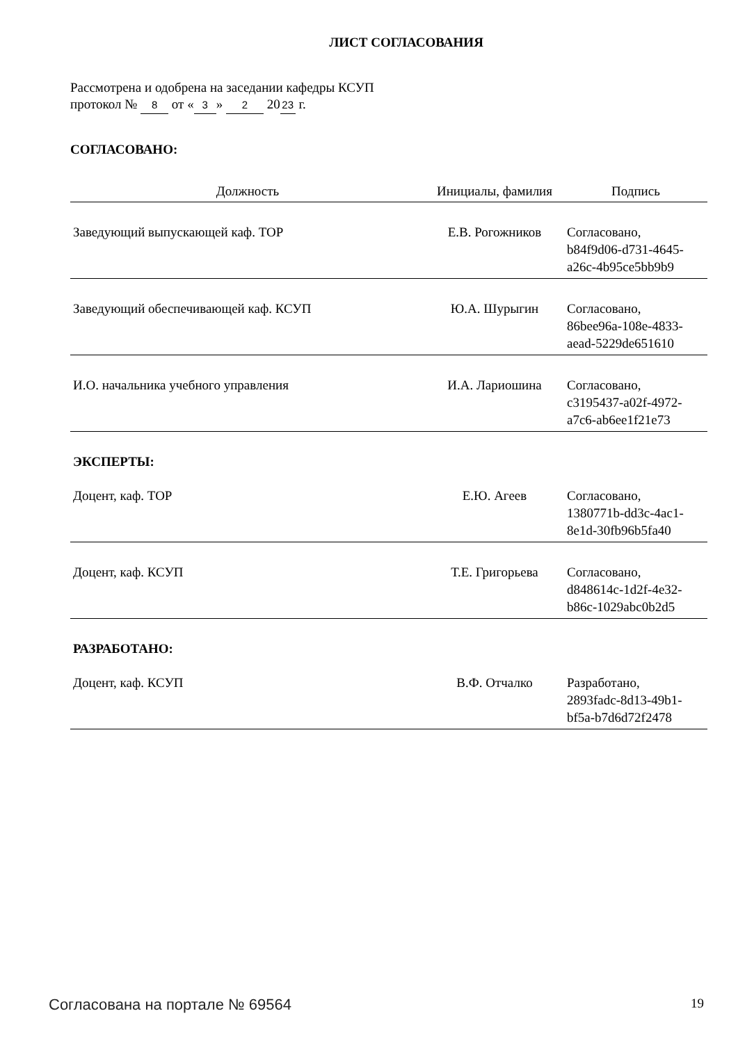ЛИСТ СОГЛАСОВАНИЯ
Рассмотрена и одобрена на заседании кафедры КСУП
протокол № 8 от « 3 » 2 20 23 г.
СОГЛАСОВАНО:
| Должность | Инициалы, фамилия | Подпись |
| --- | --- | --- |
| Заведующий выпускающей каф. ТОР | Е.В. Рогожников | Согласовано, b84f9d06-d731-4645- a26c-4b95ce5bb9b9 |
| Заведующий обеспечивающей каф. КСУП | Ю.А. Шурыгин | Согласовано, 86bee96a-108e-4833- aead-5229de651610 |
| И.О. начальника учебного управления | И.А. Лариошина | Согласовано, c3195437-a02f-4972- a7c6-ab6ee1f21e73 |
| ЭКСПЕРТЫ: | | |
| Доцент, каф. ТОР | Е.Ю. Агеев | Согласовано, 1380771b-dd3c-4ac1- 8e1d-30fb96b5fa40 |
| Доцент, каф. КСУП | Т.Е. Григорьева | Согласовано, d848614c-1d2f-4e32- b86c-1029abc0b2d5 |
| РАЗРАБОТАНО: | | |
| Доцент, каф. КСУП | В.Ф. Отчалко | Разработано, 2893fadc-8d13-49b1- bf5a-b7d6d72f2478 |
Согласована на портале № 69564 19